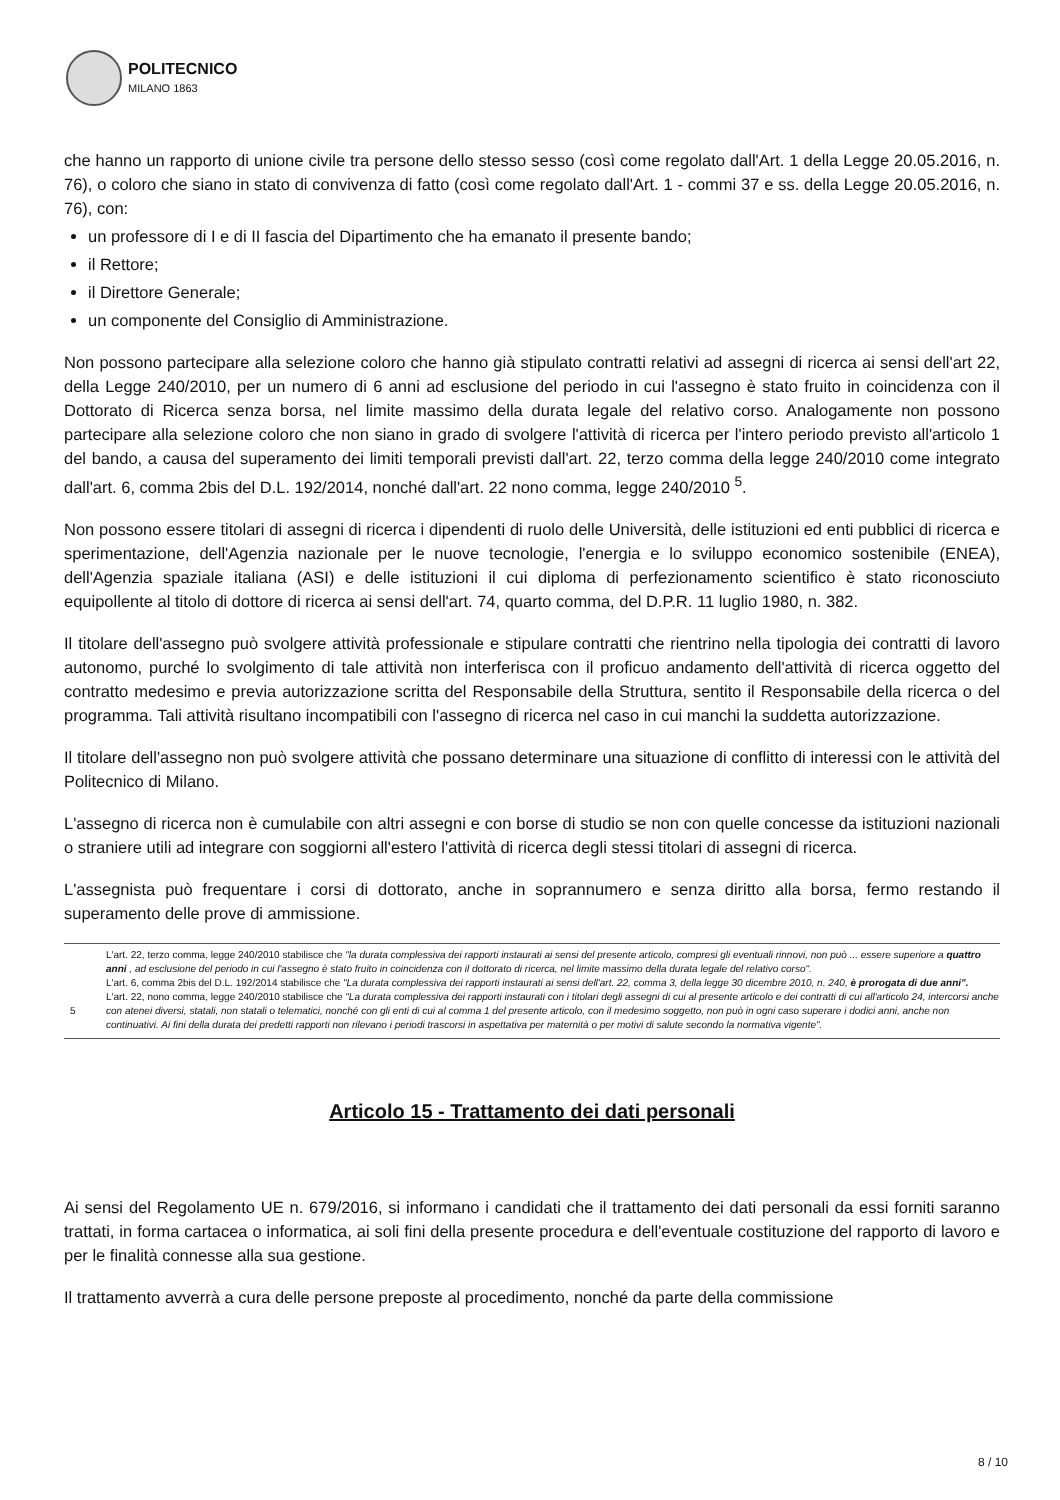POLITECNICO
MILANO 1863
che hanno un rapporto di unione civile tra persone dello stesso sesso (così come regolato dall'Art. 1 della Legge 20.05.2016, n. 76), o coloro che siano in stato di convivenza di fatto (così come regolato dall'Art. 1 - commi 37 e ss. della Legge 20.05.2016, n. 76), con:
un professore di I e di II fascia del Dipartimento che ha emanato il presente bando;
il Rettore;
il Direttore Generale;
un componente del Consiglio di Amministrazione.
Non possono partecipare alla selezione coloro che hanno già stipulato contratti relativi ad assegni di ricerca ai sensi dell'art 22, della Legge 240/2010, per un numero di 6 anni ad esclusione del periodo in cui l'assegno è stato fruito in coincidenza con il Dottorato di Ricerca senza borsa, nel limite massimo della durata legale del relativo corso. Analogamente non possono partecipare alla selezione coloro che non siano in grado di svolgere l'attività di ricerca per l'intero periodo previsto all'articolo 1 del bando, a causa del superamento dei limiti temporali previsti dall'art. 22, terzo comma della legge 240/2010 come integrato dall'art. 6, comma 2bis del D.L. 192/2014, nonché dall'art. 22 nono comma, legge 240/2010 <sup>5</sup>.
Non possono essere titolari di assegni di ricerca i dipendenti di ruolo delle Università, delle istituzioni ed enti pubblici di ricerca e sperimentazione, dell'Agenzia nazionale per le nuove tecnologie, l'energia e lo sviluppo economico sostenibile (ENEA), dell'Agenzia spaziale italiana (ASI) e delle istituzioni il cui diploma di perfezionamento scientifico è stato riconosciuto equipollente al titolo di dottore di ricerca ai sensi dell'art. 74, quarto comma, del D.P.R. 11 luglio 1980, n. 382.
Il titolare dell'assegno può svolgere attività professionale e stipulare contratti che rientrino nella tipologia dei contratti di lavoro autonomo, purché lo svolgimento di tale attività non interferisca con il proficuo andamento dell'attività di ricerca oggetto del contratto medesimo e previa autorizzazione scritta del Responsabile della Struttura, sentito il Responsabile della ricerca o del programma. Tali attività risultano incompatibili con l'assegno di ricerca nel caso in cui manchi la suddetta autorizzazione.
Il titolare dell'assegno non può svolgere attività che possano determinare una situazione di conflitto di interessi con le attività del Politecnico di Milano.
L'assegno di ricerca non è cumulabile con altri assegni e con borse di studio se non con quelle concesse da istituzioni nazionali o straniere utili ad integrare con soggiorni all'estero l'attività di ricerca degli stessi titolari di assegni di ricerca.
L'assegnista può frequentare i corsi di dottorato, anche in soprannumero e senza diritto alla borsa, fermo restando il superamento delle prove di ammissione.
5
L'art. 22, terzo comma, legge 240/2010 stabilisce che "la durata complessiva dei rapporti instaurati ai sensi del presente articolo, compresi gli eventuali rinnovi, non può ... essere superiore a quattro anni , ad esclusione del periodo in cui l'assegno è stato fruito in coincidenza con il dottorato di ricerca, nel limite massimo della durata legale del relativo corso".
L'art. 6, comma 2bis del D.L. 192/2014 stabilisce che "La durata complessiva dei rapporti instaurati ai sensi dell'art. 22, comma 3, della legge 30 dicembre 2010, n. 240, è prorogata di due anni".
L'art. 22, nono comma, legge 240/2010 stabilisce che "La durata complessiva dei rapporti instaurati con i titolari degli assegni di cui al presente articolo e dei contratti di cui all'articolo 24, intercorsi anche con atenei diversi, statali, non statali o telematici, nonché con gli enti di cui al comma 1 del presente articolo, con il medesimo soggetto, non può in ogni caso superare i dodici anni, anche non continuativi. Ai fini della durata dei predetti rapporti non rilevano i periodi trascorsi in aspettativa per maternità o per motivi di salute secondo la normativa vigente".
Articolo 15 - Trattamento dei dati personali
Ai sensi del Regolamento UE n. 679/2016, si informano i candidati che il trattamento dei dati personali da essi forniti saranno trattati, in forma cartacea o informatica, ai soli fini della presente procedura e dell'eventuale costituzione del rapporto di lavoro e per le finalità connesse alla sua gestione.
Il trattamento avverrà a cura delle persone preposte al procedimento, nonché da parte della commissione
8 / 10